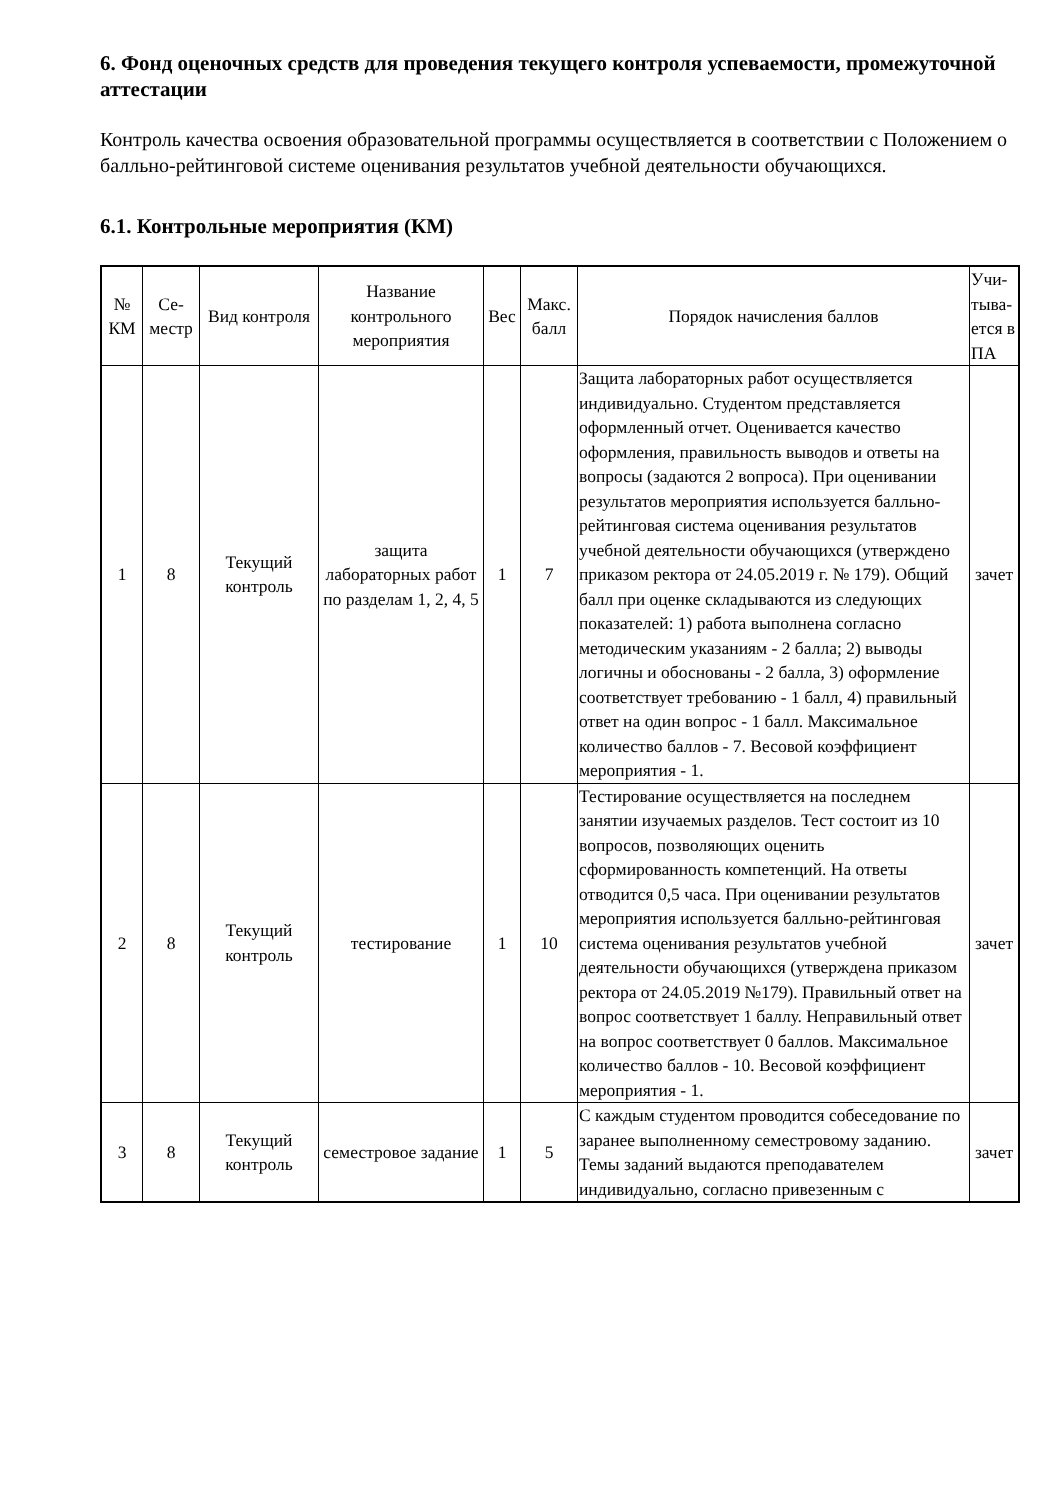6. Фонд оценочных средств для проведения текущего контроля успеваемости, промежуточной аттестации
Контроль качества освоения образовательной программы осуществляется в соответствии с Положением о балльно-рейтинговой системе оценивания результатов учебной деятельности обучающихся.
6.1. Контрольные мероприятия (КМ)
| № КМ | Се-местр | Вид контроля | Название контрольного мероприятия | Вес | Макс. балл | Порядок начисления баллов | Учи-тыва-ется в ПА |
| --- | --- | --- | --- | --- | --- | --- | --- |
| 1 | 8 | Текущий контроль | защита лабораторных работ по разделам 1, 2, 4, 5 | 1 | 7 | Защита лабораторных работ осуществляется индивидуально. Студентом представляется оформленный отчет. Оценивается качество оформления, правильность выводов и ответы на вопросы (задаются 2 вопроса). При оценивании результатов мероприятия используется балльно-рейтинговая система оценивания результатов учебной деятельности обучающихся (утверждено приказом ректора от 24.05.2019 г. № 179). Общий балл при оценке складываются из следующих показателей: 1) работа выполнена согласно методическим указаниям - 2 балла; 2) выводы логичны и обоснованы - 2 балла, 3) оформление соответствует требованию - 1 балл, 4) правильный ответ на один вопрос - 1 балл. Максимальное количество баллов - 7. Весовой коэффициент мероприятия - 1. | зачет |
| 2 | 8 | Текущий контроль | тестирование | 1 | 10 | Тестирование осуществляется на последнем занятии изучаемых разделов. Тест состоит из 10 вопросов, позволяющих оценить сформированность компетенций. На ответы отводится 0,5 часа. При оценивании результатов мероприятия используется балльно-рейтинговая система оценивания результатов учебной деятельности обучающихся (утверждена приказом ректора от 24.05.2019 №179). Правильный ответ на вопрос соответствует 1 баллу. Неправильный ответ на вопрос соответствует 0 баллов. Максимальное количество баллов - 10. Весовой коэффициент мероприятия - 1. | зачет |
| 3 | 8 | Текущий контроль | семестровое задание | 1 | 5 | С каждым студентом проводится собеседование по заранее выполненному семестровому заданию. Темы заданий выдаются преподавателем индивидуально, согласно привезенным с | зачет |